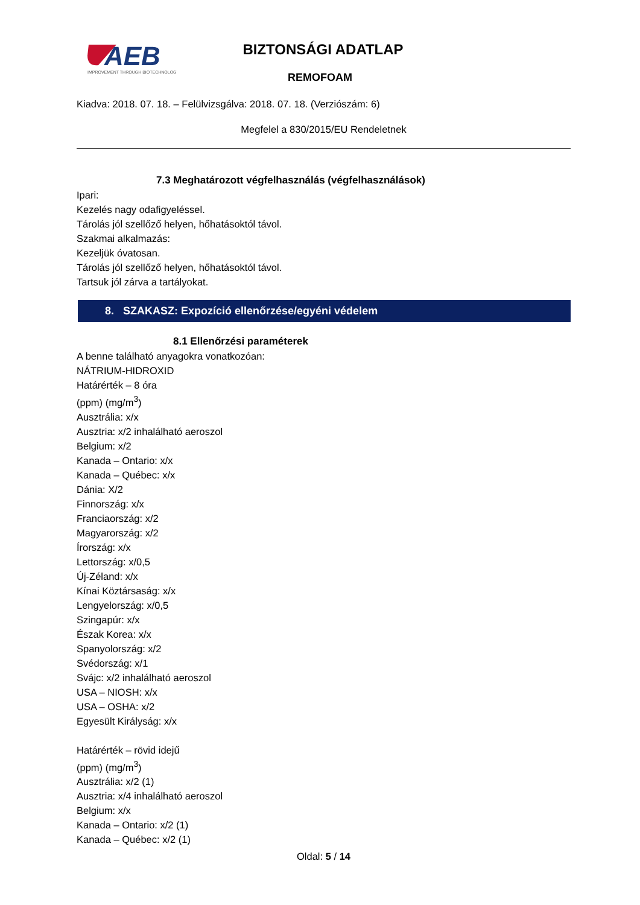AEB
IMPROVEMENT THROUGH BIOTECHNOLOGY
BIZTONSÁGI ADATLAP
REMOFOAM
Kiadva: 2018. 07. 18. – Felülvizsgálva: 2018. 07. 18. (Verziószám: 6)
Megfelel a 830/2015/EU Rendeletnek
7.3 Meghatározott végfelhasználás (végfelhasználások)
Ipari:
Kezelés nagy odafigyeléssel.
Tárolás jól szellőző helyen, hőhatásoktól távol.
Szakmai alkalmazás:
Kezeljük óvatosan.
Tárolás jól szellőző helyen, hőhatásoktól távol.
Tartsuk jól zárva a tartályokat.
8. SZAKASZ: Expozíció ellenőrzése/egyéni védelem
8.1 Ellenőrzési paraméterek
A benne található anyagokra vonatkozóan:
NÁTRIUM-HIDROXID
Határérték – 8 óra
(ppm) (mg/m<sup>3</sup>)
Ausztrália: x/x
Ausztria: x/2 inhalálható aeroszol
Belgium: x/2
Kanada – Ontario: x/x
Kanada – Québec: x/x
Dánia: X/2
Finnország: x/x
Franciaország: x/2
Magyarország: x/2
Írország: x/x
Lettország: x/0,5
Új-Zéland: x/x
Kínai Köztársaság: x/x
Lengyelország: x/0,5
Szingapúr: x/x
Észak Korea: x/x
Spanyolország: x/2
Svédország: x/1
Svájc: x/2 inhalálható aeroszol
USA – NIOSH: x/x
USA – OSHA: x/2
Egyesült Királyság: x/x
Határérték – rövid idejű
(ppm) (mg/m<sup>3</sup>)
Ausztrália: x/2 (1)
Ausztria: x/4 inhalálható aeroszol
Belgium: x/x
Kanada – Ontario: x/2 (1)
Kanada – Québec: x/2 (1)
Oldal: 5 / 14